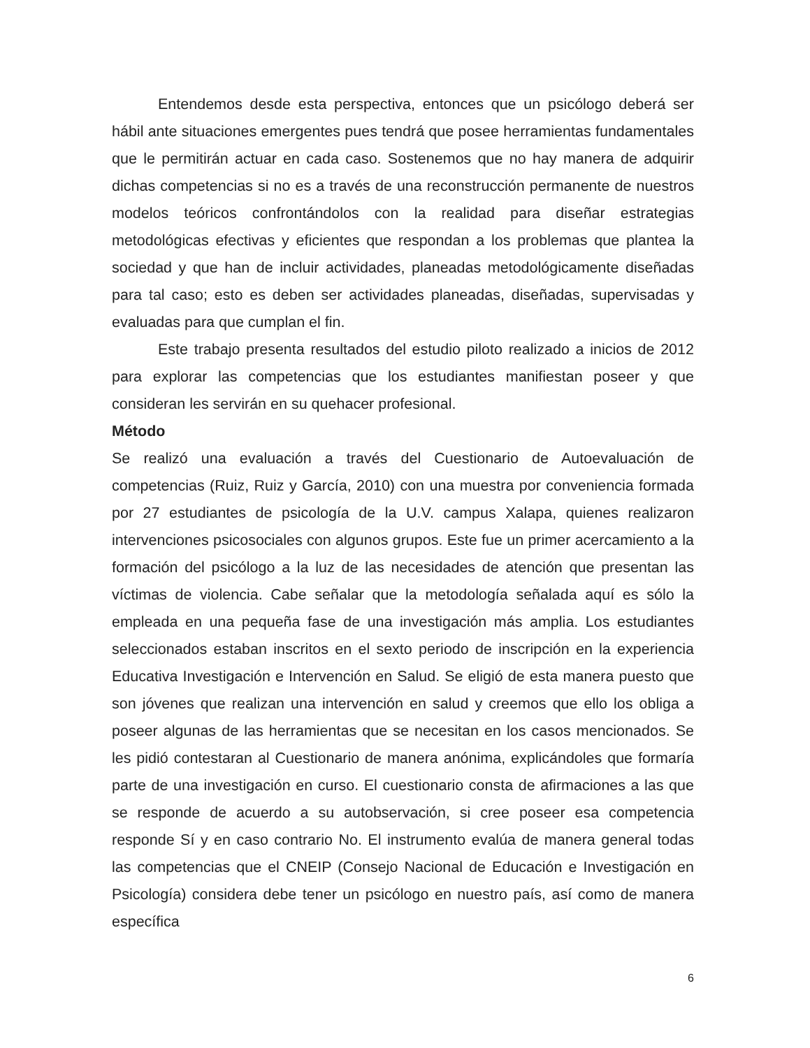Entendemos desde esta perspectiva, entonces que un psicólogo deberá ser hábil ante situaciones emergentes pues tendrá que posee herramientas fundamentales que le permitirán actuar en cada caso. Sostenemos que no hay manera de adquirir dichas competencias si no es a través de una reconstrucción permanente de nuestros modelos teóricos confrontándolos con la realidad para diseñar estrategias metodológicas efectivas y eficientes que respondan a los problemas que plantea la sociedad y que han de incluir actividades, planeadas metodológicamente diseñadas para tal caso; esto es deben ser actividades planeadas, diseñadas, supervisadas y evaluadas para que cumplan el fin.
Este trabajo presenta resultados del estudio piloto realizado a inicios de 2012 para explorar las competencias que los estudiantes manifiestan poseer y que consideran les servirán en su quehacer profesional.
Método
Se realizó una evaluación a través del Cuestionario de Autoevaluación de competencias (Ruiz, Ruiz y García, 2010) con una muestra por conveniencia formada por 27 estudiantes de psicología de la U.V. campus Xalapa, quienes realizaron intervenciones psicosociales con algunos grupos. Este fue un primer acercamiento a la formación del psicólogo a la luz de las necesidades de atención que presentan las víctimas de violencia. Cabe señalar que la metodología señalada aquí es sólo la empleada en una pequeña fase de una investigación más amplia. Los estudiantes seleccionados estaban inscritos en el sexto periodo de inscripción en la experiencia Educativa Investigación e Intervención en Salud. Se eligió de esta manera puesto que son jóvenes que realizan una intervención en salud y creemos que ello los obliga a poseer algunas de las herramientas que se necesitan en los casos mencionados. Se les pidió contestaran al Cuestionario de manera anónima, explicándoles que formaría parte de una investigación en curso. El cuestionario consta de afirmaciones a las que se responde de acuerdo a su autobservación, si cree poseer esa competencia responde Sí y en caso contrario No. El instrumento evalúa de manera general todas las competencias que el CNEIP (Consejo Nacional de Educación e Investigación en Psicología) considera debe tener un psicólogo en nuestro país, así como de manera específica
6